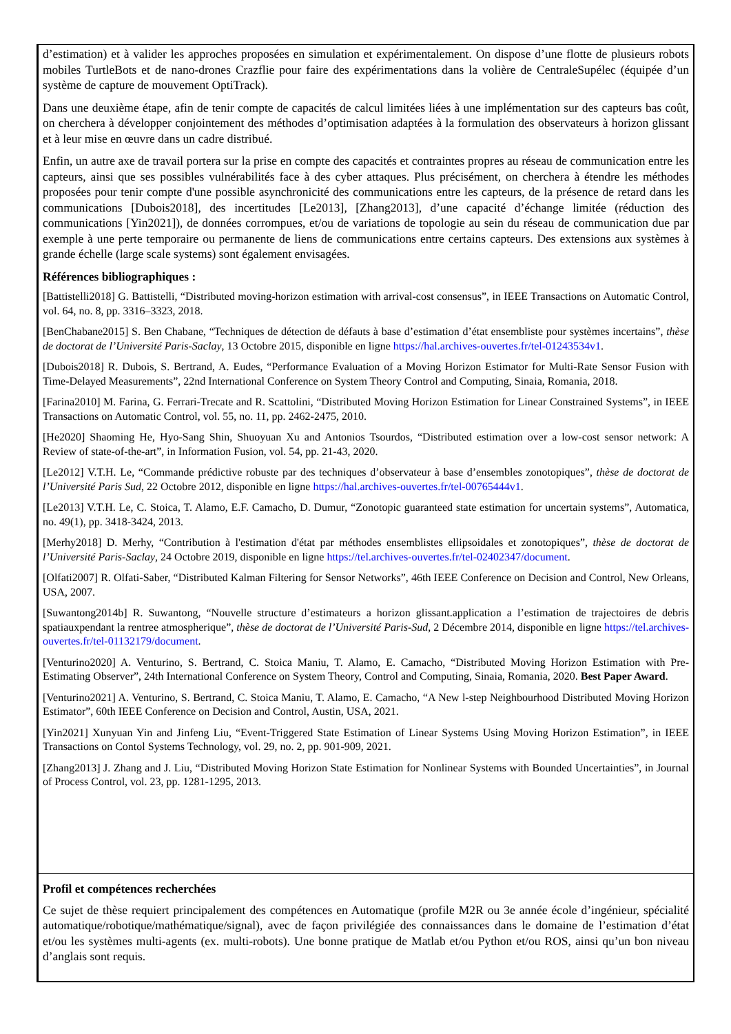d’estimation) et à valider les approches proposées en simulation et expérimentalement. On dispose d’une flotte de plusieurs robots mobiles TurtleBots et de nano-drones Crazflie pour faire des expérimentations dans la volière de CentraleSupélec (équipée d’un système de capture de mouvement OptiTrack).
Dans une deuxième étape, afin de tenir compte de capacités de calcul limitées liées à une implémentation sur des capteurs bas coût, on cherchera à développer conjointement des méthodes d’optimisation adaptées à la formulation des observateurs à horizon glissant et à leur mise en œuvre dans un cadre distribué.
Enfin, un autre axe de travail portera sur la prise en compte des capacités et contraintes propres au réseau de communication entre les capteurs, ainsi que ses possibles vulnérabilités face à des cyber attaques. Plus précisément, on cherchera à étendre les méthodes proposées pour tenir compte d'une possible asynchronicité des communications entre les capteurs, de la présence de retard dans les communications [Dubois2018], des incertitudes [Le2013], [Zhang2013], d’une capacité d’échange limitée (réduction des communications [Yin2021]), de données corrompues, et/ou de variations de topologie au sein du réseau de communication due par exemple à une perte temporaire ou permanente de liens de communications entre certains capteurs. Des extensions aux systèmes à grande échelle (large scale systems) sont également envisagées.
Références bibliographiques :
[Battistelli2018] G. Battistelli, “Distributed moving-horizon estimation with arrival-cost consensus”, in IEEE Transactions on Automatic Control, vol. 64, no. 8, pp. 3316–3323, 2018.
[BenChabane2015] S. Ben Chabane, “Techniques de détection de défauts à base d’estimation d’état ensembliste pour systèmes incertains”, thèse de doctorat de l’Université Paris-Saclay, 13 Octobre 2015, disponible en ligne https://hal.archives-ouvertes.fr/tel-01243534v1.
[Dubois2018] R. Dubois, S. Bertrand, A. Eudes, “Performance Evaluation of a Moving Horizon Estimator for Multi-Rate Sensor Fusion with Time-Delayed Measurements”, 22nd International Conference on System Theory Control and Computing, Sinaia, Romania, 2018.
[Farina2010] M. Farina, G. Ferrari-Trecate and R. Scattolini, “Distributed Moving Horizon Estimation for Linear Constrained Systems”, in IEEE Transactions on Automatic Control, vol. 55, no. 11, pp. 2462-2475, 2010.
[He2020] Shaoming He, Hyo-Sang Shin, Shuoyuan Xu and Antonios Tsourdos, “Distributed estimation over a low-cost sensor network: A Review of state-of-the-art”, in Information Fusion, vol. 54, pp. 21-43, 2020.
[Le2012] V.T.H. Le, “Commande prédictive robuste par des techniques d’observateur à base d’ensembles zonotopiques”, thèse de doctorat de l’Université Paris Sud, 22 Octobre 2012, disponible en ligne https://hal.archives-ouvertes.fr/tel-00765444v1.
[Le2013] V.T.H. Le, C. Stoica, T. Alamo, E.F. Camacho, D. Dumur, “Zonotopic guaranteed state estimation for uncertain systems”, Automatica, no. 49(1), pp. 3418-3424, 2013.
[Merhy2018] D. Merhy, “Contribution à l'estimation d'état par méthodes ensemblistes ellipsoidales et zonotopiques”, thèse de doctorat de l’Université Paris-Saclay, 24 Octobre 2019, disponible en ligne https://tel.archives-ouvertes.fr/tel-02402347/document.
[Olfati2007] R. Olfati-Saber, “Distributed Kalman Filtering for Sensor Networks”, 46th IEEE Conference on Decision and Control, New Orleans, USA, 2007.
[Suwantong2014b] R. Suwantong, “Nouvelle structure d’estimateurs a horizon glissant.application a l’estimation de trajectoires de debris spatiauxpendant la rentree atmospherique”, thèse de doctorat de l’Université Paris-Sud, 2 Décembre 2014, disponible en ligne https://tel.archives-ouvertes.fr/tel-01132179/document.
[Venturino2020] A. Venturino, S. Bertrand, C. Stoica Maniu, T. Alamo, E. Camacho, “Distributed Moving Horizon Estimation with Pre-Estimating Observer”, 24th International Conference on System Theory, Control and Computing, Sinaia, Romania, 2020. Best Paper Award.
[Venturino2021] A. Venturino, S. Bertrand, C. Stoica Maniu, T. Alamo, E. Camacho, “A New l-step Neighbourhood Distributed Moving Horizon Estimator”, 60th IEEE Conference on Decision and Control, Austin, USA, 2021.
[Yin2021] Xunyuan Yin and Jinfeng Liu, “Event-Triggered State Estimation of Linear Systems Using Moving Horizon Estimation”, in IEEE Transactions on Contol Systems Technology, vol. 29, no. 2, pp. 901-909, 2021.
[Zhang2013] J. Zhang and J. Liu, “Distributed Moving Horizon State Estimation for Nonlinear Systems with Bounded Uncertainties”, in Journal of Process Control, vol. 23, pp. 1281-1295, 2013.
Profil et compétences recherchées
Ce sujet de thèse requiert principalement des compétences en Automatique (profile M2R ou 3e année école d’ingénieur, spécialité automatique/robotique/mathématique/signal), avec de façon privilégiée des connaissances dans le domaine de l’estimation d’état et/ou les systèmes multi-agents (ex. multi-robots). Une bonne pratique de Matlab et/ou Python et/ou ROS, ainsi qu’un bon niveau d’anglais sont requis.